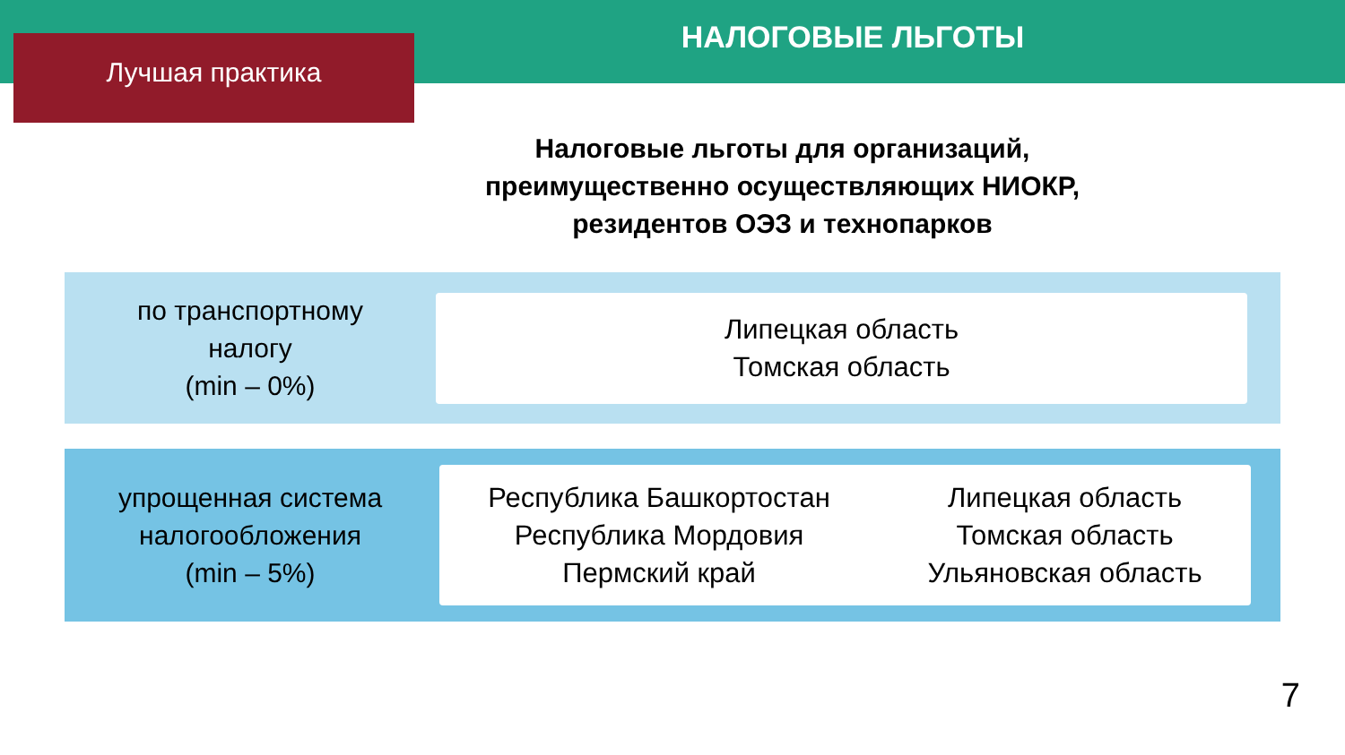Лучшая практика
НАЛОГОВЫЕ ЛЬГОТЫ
Налоговые льготы для организаций,
преимущественно осуществляющих НИОКР,
резидентов ОЭЗ и технопарков
по транспортному
налогу
(min – 0%)
Липецкая область
Томская область
упрощенная система
налогообложения
(min – 5%)
Республика Башкортостан
Республика Мордовия
Пермский край
Липецкая область
Томская область
Ульяновская область
7